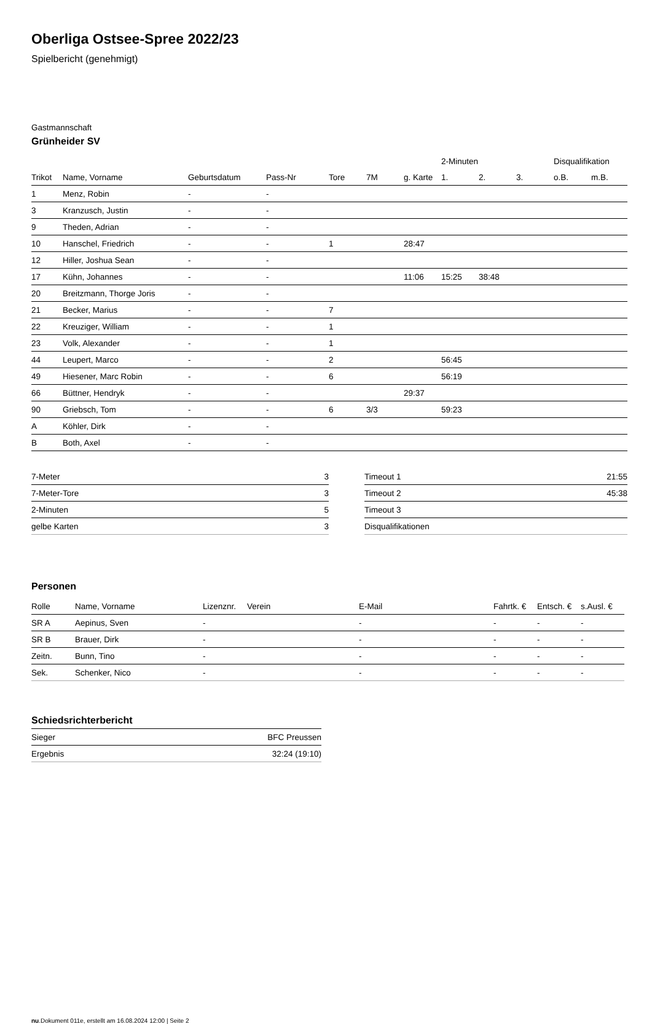Oberliga Ostsee-Spree 2022/23
Spielbericht (genehmigt)
Gastmannschaft
Grünheider SV
| | | | | | | | 2-Minuten | | | Disqualifikation | |
| --- | --- | --- | --- | --- | --- | --- | --- | --- | --- | --- | --- |
| Trikot | Name, Vorname | Geburtsdatum | Pass-Nr | Tore | 7M | g. Karte | 1. | 2. | 3. | o.B. | m.B. |
| 1 | Menz, Robin | - | - | | | | | | | | |
| 3 | Kranzusch, Justin | - | - | | | | | | | | |
| 9 | Theden, Adrian | - | - | | | | | | | | |
| 10 | Hanschel, Friedrich | - | - | 1 | | 28:47 | | | | | |
| 12 | Hiller, Joshua Sean | - | - | | | | | | | | |
| 17 | Kühn, Johannes | - | - | | | 11:06 | 15:25 | 38:48 | | | |
| 20 | Breitzmann, Thorge Joris | - | - | | | | | | | | |
| 21 | Becker, Marius | - | - | 7 | | | | | | | |
| 22 | Kreuziger, William | - | - | 1 | | | | | | | |
| 23 | Volk, Alexander | - | - | 1 | | | | | | | |
| 44 | Leupert, Marco | - | - | 2 | | | 56:45 | | | | |
| 49 | Hiesener, Marc Robin | - | - | 6 | | | 56:19 | | | | |
| 66 | Büttner, Hendryk | - | - | | | 29:37 | | | | | |
| 90 | Griebsch, Tom | - | - | 6 | 3/3 | | 59:23 | | | | |
| A | Köhler, Dirk | - | - | | | | | | | | |
| B | Both, Axel | - | - | | | | | | | | |
| 7-Meter | 3 |
| 7-Meter-Tore | 3 |
| 2-Minuten | 5 |
| gelbe Karten | 3 |
| Timeout 1 | 21:55 |
| Timeout 2 | 45:38 |
| Timeout 3 | |
| Disqualifikationen | |
Personen
| Rolle | Name, Vorname | Lizenznr. | Verein | E-Mail | Fahrtk. € | Entsch. € | s.Ausl. € |
| --- | --- | --- | --- | --- | --- | --- | --- |
| SR A | Aepinus, Sven | - | | - | - | - | - |
| SR B | Brauer, Dirk | - | | - | - | - | - |
| Zeitn. | Bunn, Tino | - | | - | - | - | - |
| Sek. | Schenker, Nico | - | | - | - | - | - |
Schiedsrichterbericht
| Sieger | BFC Preussen |
| Ergebnis | 32:24 (19:10) |
nu.Dokument 011e, erstellt am 16.08.2024 12:00 | Seite 2